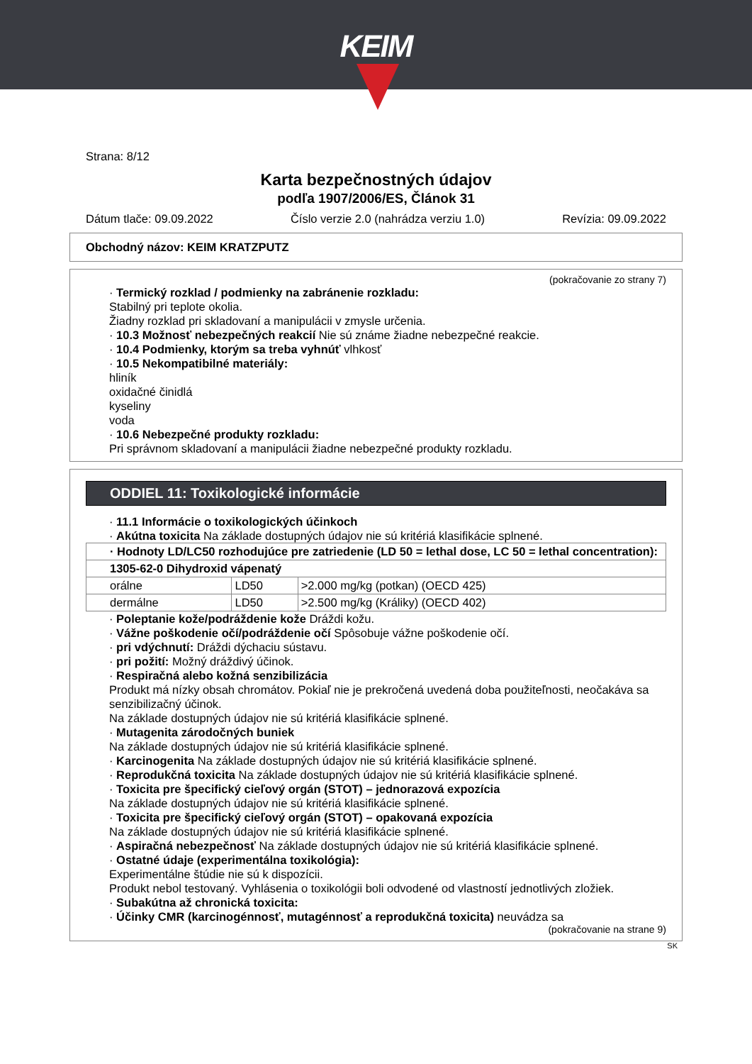KEIM
Strana: 8/12
Karta bezpečnostných údajov
podľa 1907/2006/ES, Článok 31
Dátum tlače: 09.09.2022 Číslo verzie 2.0 (nahrádza verziu 1.0) Revízia: 09.09.2022
Obchodný názov: KEIM KRATZPUTZ
(pokračovanie zo strany 7)
· Termický rozklad / podmienky na zabránenie rozkladu:
Stabilný pri teplote okolia.
Žiadny rozklad pri skladovaní a manipulácii v zmysle určenia.
· 10.3 Možnosť nebezpečných reakcií Nie sú známe žiadne nebezpečné reakcie.
· 10.4 Podmienky, ktorým sa treba vyhnúť vlhkosť
· 10.5 Nekompatibilné materiály:
hliník
oxidačné činidlá
kyseliny
voda
· 10.6 Nebezpečné produkty rozkladu:
Pri správnom skladovaní a manipulácii žiadne nebezpečné produkty rozkladu.
ODDIEL 11: Toxikologické informácie
· 11.1 Informácie o toxikologických účinkoch
· Akútna toxicita Na základe dostupných údajov nie sú kritériá klasifikácie splnené.
| · Hodnoty LD/LC50 rozhodujúce pre zatriedenie (LD 50 = lethal dose, LC 50 = lethal concentration): | | |
| 1305-62-0 Dihydroxid vápenatý | | |
| orálne | LD50 | >2.000 mg/kg (potkan) (OECD 425) |
| dermálne | LD50 | >2.500 mg/kg (Králiky) (OECD 402) |
· Poleptanie kože/podráždenie kože Dráždi kožu.
· Vážne poškodenie očí/podráždenie očí Spôsobuje vážne poškodenie očí.
· pri vdýchnutí: Dráždi dýchaciu sústavu.
· pri požití: Možný dráždivý účinok.
· Respiračná alebo kožná senzibilizácia
Produkt má nízky obsah chromátov. Pokiaľ nie je prekročená uvedená doba použiteľnosti, neočakáva sa senzibilizačný účinok.
Na základe dostupných údajov nie sú kritériá klasifikácie splnené.
· Mutagenita zárodočných buniek
Na základe dostupných údajov nie sú kritériá klasifikácie splnené.
· Karcinogenita Na základe dostupných údajov nie sú kritériá klasifikácie splnené.
· Reprodukčná toxicita Na základe dostupných údajov nie sú kritériá klasifikácie splnené.
· Toxicita pre špecifický cieľový orgán (STOT) – jednorazová expozícia
Na základe dostupných údajov nie sú kritériá klasifikácie splnené.
· Toxicita pre špecifický cieľový orgán (STOT) – opakovaná expozícia
Na základe dostupných údajov nie sú kritériá klasifikácie splnené.
· Aspiračná nebezpečnosť Na základe dostupných údajov nie sú kritériá klasifikácie splnené.
· Ostatné údaje (experimentálna toxikológia):
Experimentálne štúdie nie sú k dispozícii.
Produkt nebol testovaný. Vyhlásenia o toxikológii boli odvodené od vlastností jednotlivých zložiek.
· Subakútna až chronická toxicita:
· Účinky CMR (karcinogénnosť, mutagénnosť a reprodukčná toxicita) neuvádza sa
(pokračovanie na strane 9)
SK